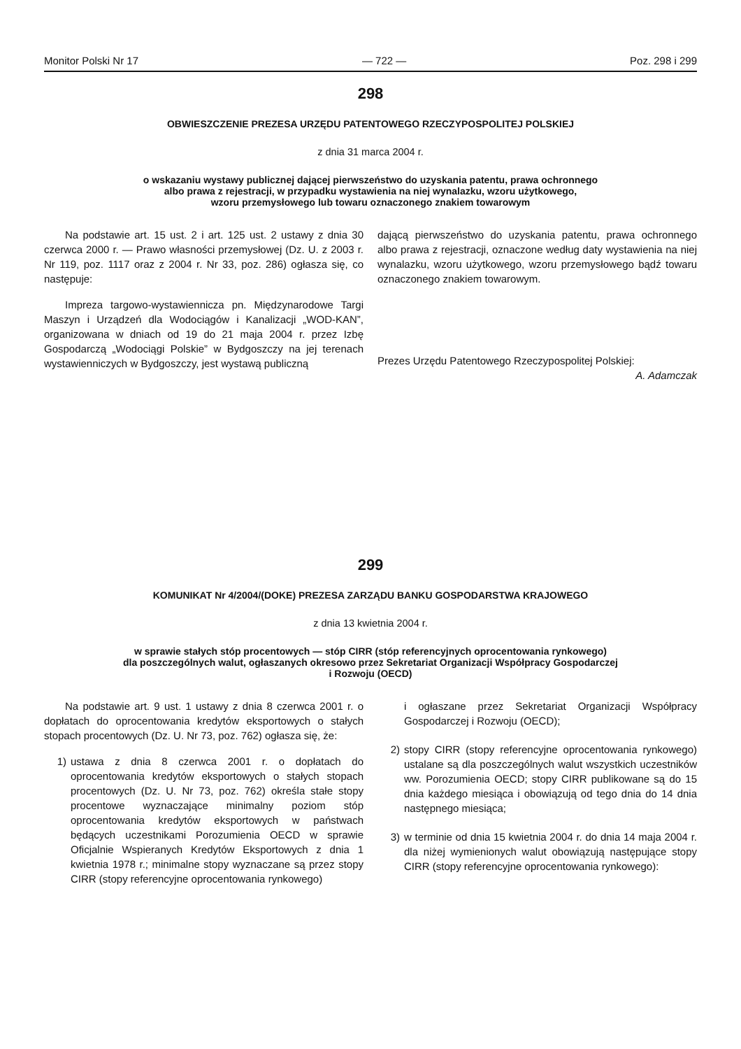Monitor Polski Nr 17 — 722 — Poz. 298 i 299
298
OBWIESZCZENIE PREZESA URZĘDU PATENTOWEGO RZECZYPOSPOLITEJ POLSKIEJ
z dnia 31 marca 2004 r.
o wskazaniu wystawy publicznej dającej pierwszeństwo do uzyskania patentu, prawa ochronnego
albo prawa z rejestracji, w przypadku wystawienia na niej wynalazku, wzoru użytkowego,
wzoru przemysłowego lub towaru oznaczonego znakiem towarowym
Na podstawie art. 15 ust. 2 i art. 125 ust. 2 ustawy z dnia 30 czerwca 2000 r. — Prawo własności przemysłowej (Dz. U. z 2003 r. Nr 119, poz. 1117 oraz z 2004 r. Nr 33, poz. 286) ogłasza się, co następuje:
Impreza targowo-wystawiennicza pn. Międzynarodowe Targi Maszyn i Urządzeń dla Wodociągów i Kanalizacji „WOD-KAN”, organizowana w dniach od 19 do 21 maja 2004 r. przez Izbę Gospodarczą „Wodociągi Polskie” w Bydgoszczy na jej terenach wystawienniczych w Bydgoszczy, jest wystawą publiczną
dającą pierwszeństwo do uzyskania patentu, prawa ochronnego albo prawa z rejestracji, oznaczone według daty wystawienia na niej wynalazku, wzoru użytkowego, wzoru przemysłowego bądź towaru oznaczonego znakiem towarowym.
Prezes Urzędu Patentowego Rzeczypospolitej Polskiej:
A. Adamczak
299
KOMUNIKAT Nr 4/2004/(DOKE) PREZESA ZARZĄDU BANKU GOSPODARSTWA KRAJOWEGO
z dnia 13 kwietnia 2004 r.
w sprawie stałych stóp procentowych — stóp CIRR (stóp referencyjnych oprocentowania rynkowego)
dla poszczególnych walut, ogłaszanych okresowo przez Sekretariat Organizacji Współpracy Gospodarczej
i Rozwoju (OECD)
Na podstawie art. 9 ust. 1 ustawy z dnia 8 czerwca 2001 r. o dopłatach do oprocentowania kredytów eksportowych o stałych stopach procentowych (Dz. U. Nr 73, poz. 762) ogłasza się, że:
1) ustawa z dnia 8 czerwca 2001 r. o dopłatach do oprocentowania kredytów eksportowych o stałych stopach procentowych (Dz. U. Nr 73, poz. 762) określa stałe stopy procentowe wyznaczające minimalny poziom stóp oprocentowania kredytów eksportowych w państwach będących uczestnikami Porozumienia OECD w sprawie Oficjalnie Wspieranych Kredytów Eksportowych z dnia 1 kwietnia 1978 r.; minimalne stopy wyznaczane są przez stopy CIRR (stopy referencyjne oprocentowania rynkowego)
i ogłaszane przez Sekretariat Organizacji Współpracy Gospodarczej i Rozwoju (OECD);
2) stopy CIRR (stopy referencyjne oprocentowania rynkowego) ustalane są dla poszczególnych walut wszystkich uczestników ww. Porozumienia OECD; stopy CIRR publikowane są do 15 dnia każdego miesiąca i obowiązują od tego dnia do 14 dnia następnego miesiąca;
3) w terminie od dnia 15 kwietnia 2004 r. do dnia 14 maja 2004 r. dla niżej wymienionych walut obowiązują następujące stopy CIRR (stopy referencyjne oprocentowania rynkowego):